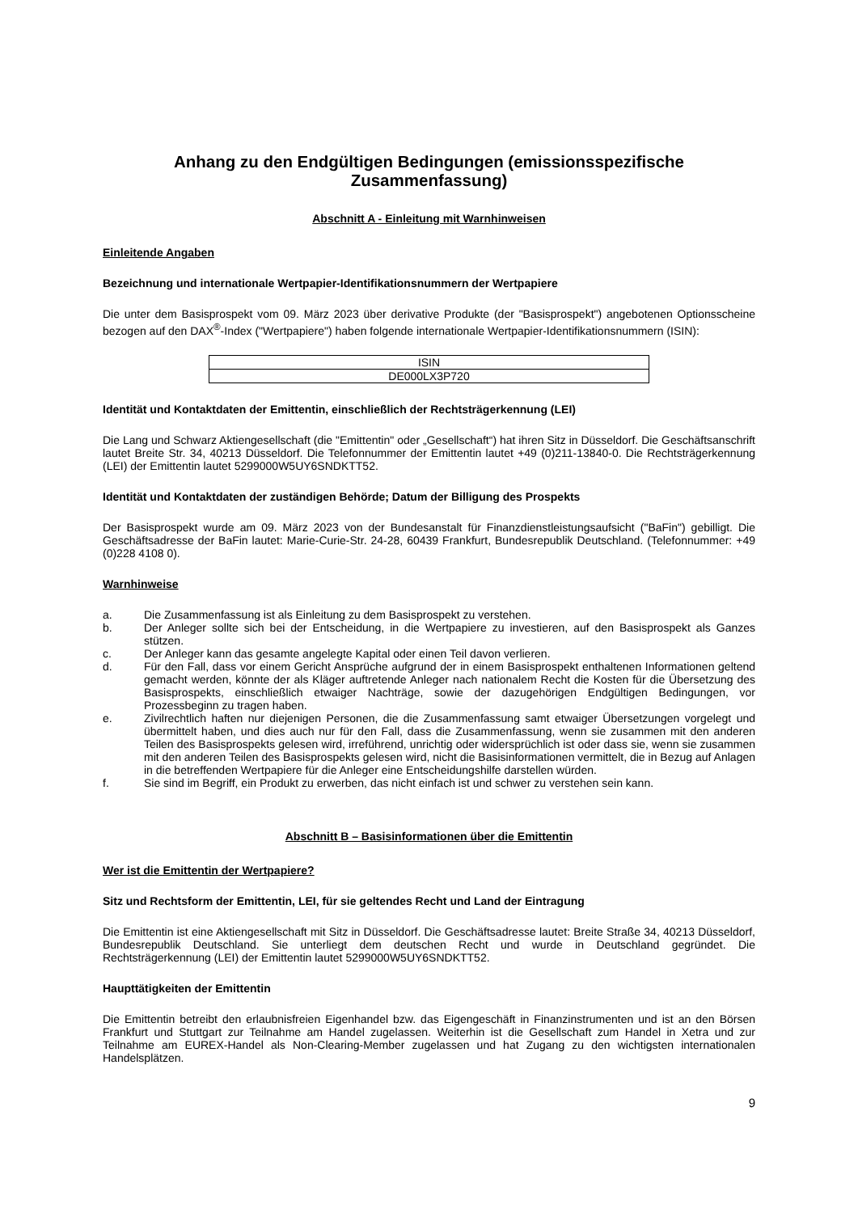Anhang zu den Endgültigen Bedingungen (emissionsspezifische Zusammenfassung)
Abschnitt A - Einleitung mit Warnhinweisen
Einleitende Angaben
Bezeichnung und internationale Wertpapier-Identifikationsnummern der Wertpapiere
Die unter dem Basisprospekt vom 09. März 2023 über derivative Produkte (der "Basisprospekt") angebotenen Optionsscheine bezogen auf den DAX<sup>®</sup>-Index ("Wertpapiere") haben folgende internationale Wertpapier-Identifikationsnummern (ISIN):
| ISIN |
| --- |
| DE000LX3P720 |
Identität und Kontaktdaten der Emittentin, einschließlich der Rechtsträgerkennung (LEI)
Die Lang und Schwarz Aktiengesellschaft (die "Emittentin" oder „Gesellschaft“) hat ihren Sitz in Düsseldorf. Die Geschäftsanschrift lautet Breite Str. 34, 40213 Düsseldorf. Die Telefonnummer der Emittentin lautet +49 (0)211-13840-0. Die Rechtsträgerkennung (LEI) der Emittentin lautet 5299000W5UY6SNDKTT52.
Identität und Kontaktdaten der zuständigen Behörde; Datum der Billigung des Prospekts
Der Basisprospekt wurde am 09. März 2023 von der Bundesanstalt für Finanzdienstleistungsaufsicht ("BaFin") gebilligt. Die Geschäftsadresse der BaFin lautet: Marie-Curie-Str. 24-28, 60439 Frankfurt, Bundesrepublik Deutschland. (Telefonnummer: +49 (0)228 4108 0).
Warnhinweise
a. Die Zusammenfassung ist als Einleitung zu dem Basisprospekt zu verstehen.
b. Der Anleger sollte sich bei der Entscheidung, in die Wertpapiere zu investieren, auf den Basisprospekt als Ganzes stützen.
c. Der Anleger kann das gesamte angelegte Kapital oder einen Teil davon verlieren.
d. Für den Fall, dass vor einem Gericht Ansprüche aufgrund der in einem Basisprospekt enthaltenen Informationen geltend gemacht werden, könnte der als Kläger auftretende Anleger nach nationalem Recht die Kosten für die Übersetzung des Basisprospekts, einschließlich etwaiger Nachträge, sowie der dazugehörigen Endgültigen Bedingungen, vor Prozessbeginn zu tragen haben.
e. Zivilrechtlich haften nur diejenigen Personen, die die Zusammenfassung samt etwaiger Übersetzungen vorgelegt und übermittelt haben, und dies auch nur für den Fall, dass die Zusammenfassung, wenn sie zusammen mit den anderen Teilen des Basisprospekts gelesen wird, irreführend, unrichtig oder widersprüchlich ist oder dass sie, wenn sie zusammen mit den anderen Teilen des Basisprospekts gelesen wird, nicht die Basisinformationen vermittelt, die in Bezug auf Anlagen in die betreffenden Wertpapiere für die Anleger eine Entscheidungshilfe darstellen würden.
f. Sie sind im Begriff, ein Produkt zu erwerben, das nicht einfach ist und schwer zu verstehen sein kann.
Abschnitt B – Basisinformationen über die Emittentin
Wer ist die Emittentin der Wertpapiere?
Sitz und Rechtsform der Emittentin, LEI, für sie geltendes Recht und Land der Eintragung
Die Emittentin ist eine Aktiengesellschaft mit Sitz in Düsseldorf. Die Geschäftsadresse lautet: Breite Straße 34, 40213 Düsseldorf, Bundesrepublik Deutschland. Sie unterliegt dem deutschen Recht und wurde in Deutschland gegründet. Die Rechtsträgerkennung (LEI) der Emittentin lautet 5299000W5UY6SNDKTT52.
Haupttätigkeiten der Emittentin
Die Emittentin betreibt den erlaubnisfreien Eigenhandel bzw. das Eigengeschäft in Finanzinstrumenten und ist an den Börsen Frankfurt und Stuttgart zur Teilnahme am Handel zugelassen. Weiterhin ist die Gesellschaft zum Handel in Xetra und zur Teilnahme am EUREX-Handel als Non-Clearing-Member zugelassen und hat Zugang zu den wichtigsten internationalen Handelsplätzen.
9